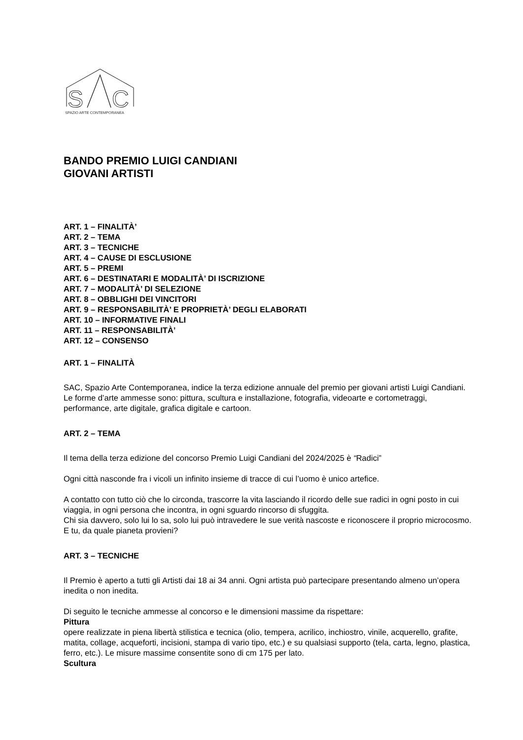S
C
SPAZIO ARTE CONTEMPORANEA
BANDO PREMIO LUIGI CANDIANI
GIOVANI ARTISTI
ART. 1 – FINALITÀ’
ART. 2 – TEMA
ART. 3 – TECNICHE
ART. 4 – CAUSE DI ESCLUSIONE
ART. 5 – PREMI
ART. 6 – DESTINATARI E MODALITÀ’ DI ISCRIZIONE
ART. 7 – MODALITÀ’ DI SELEZIONE
ART. 8 – OBBLIGHI DEI VINCITORI
ART. 9 – RESPONSABILITÀ’ E PROPRIETÀ’ DEGLI ELABORATI
ART. 10 – INFORMATIVE FINALI
ART. 11 – RESPONSABILITÀ’
ART. 12 – CONSENSO
ART. 1 – FINALITÀ
SAC, Spazio Arte Contemporanea, indice la terza edizione annuale del premio per giovani artisti Luigi Candiani.
Le forme d’arte ammesse sono: pittura, scultura e installazione, fotografia, videoarte e cortometraggi, performance, arte digitale, grafica digitale e cartoon.
ART. 2 – TEMA
Il tema della terza edizione del concorso Premio Luigi Candiani del 2024/2025 è “Radici”
Ogni città nasconde fra i vicoli un infinito insieme di tracce di cui l’uomo è unico artefice.
A contatto con tutto ciò che lo circonda, trascorre la vita lasciando il ricordo delle sue radici in ogni posto in cui viaggia, in ogni persona che incontra, in ogni sguardo rincorso di sfuggita.
Chi sia davvero, solo lui lo sa, solo lui può intravedere le sue verità nascoste e riconoscere il proprio microcosmo.
E tu, da quale pianeta provieni?
ART. 3 – TECNICHE
Il Premio è aperto a tutti gli Artisti dai 18 ai 34 anni. Ogni artista può partecipare presentando almeno un’opera inedita o non inedita.
Di seguito le tecniche ammesse al concorso e le dimensioni massime da rispettare:
Pittura
opere realizzate in piena libertà stilistica e tecnica (olio, tempera, acrilico, inchiostro, vinile, acquerello, grafite, matita, collage, acqueforti, incisioni, stampa di vario tipo, etc.) e su qualsiasi supporto (tela, carta, legno, plastica, ferro, etc.). Le misure massime consentite sono di cm 175 per lato.
Scultura